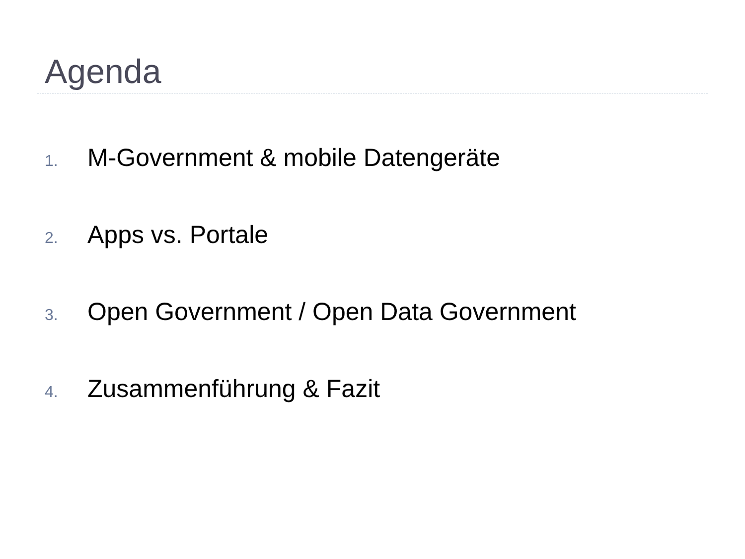Agenda
1. M-Government & mobile Datengeräte
2. Apps vs. Portale
3. Open Government / Open Data Government
4. Zusammenführung & Fazit